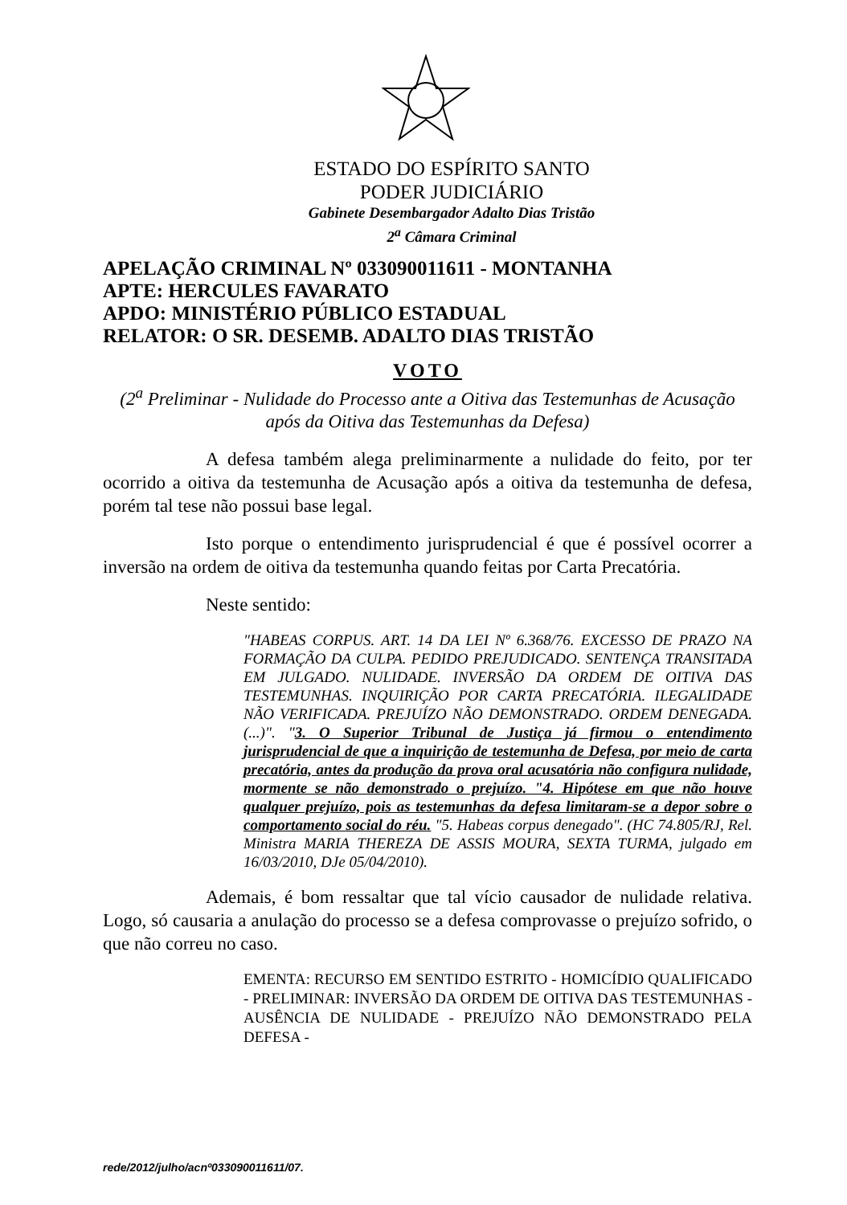ESTADO DO ESPÍRITO SANTO
PODER JUDICIÁRIO
Gabinete Desembargador Adalto Dias Tristão
2<sup>a</sup> Câmara Criminal
APELAÇÃO CRIMINAL Nº 033090011611 - MONTANHA
APTE: HERCULES FAVARATO
APDO: MINISTÉRIO PÚBLICO ESTADUAL
RELATOR: O SR. DESEMB. ADALTO DIAS TRISTÃO
VOTO
(2<sup>a</sup> Preliminar - Nulidade do Processo ante a Oitiva das Testemunhas de Acusação após da Oitiva das Testemunhas da Defesa)
A defesa também alega preliminarmente a nulidade do feito, por ter ocorrido a oitiva da testemunha de Acusação após a oitiva da testemunha de defesa, porém tal tese não possui base legal.
Isto porque o entendimento jurisprudencial é que é possível ocorrer a inversão na ordem de oitiva da testemunha quando feitas por Carta Precatória.
Neste sentido:
"HABEAS CORPUS. ART. 14 DA LEI Nº 6.368/76. EXCESSO DE PRAZO NA FORMAÇÃO DA CULPA. PEDIDO PREJUDICADO. SENTENÇA TRANSITADA EM JULGADO. NULIDADE. INVERSÃO DA ORDEM DE OITIVA DAS TESTEMUNHAS. INQUIRIÇÃO POR CARTA PRECATÓRIA. ILEGALIDADE NÃO VERIFICADA. PREJUÍZO NÃO DEMONSTRADO. ORDEM DENEGADA.(...)". "3. O Superior Tribunal de Justiça já firmou o entendimento jurisprudencial de que a inquirição de testemunha de Defesa, por meio de carta precatória, antes da produção da prova oral acusatória não configura nulidade, mormente se não demonstrado o prejuízo. "4. Hipótese em que não houve qualquer prejuízo, pois as testemunhas da defesa limitaram-se a depor sobre o comportamento social do réu. "5. Habeas corpus denegado". (HC 74.805/RJ, Rel. Ministra MARIA THEREZA DE ASSIS MOURA, SEXTA TURMA, julgado em 16/03/2010, DJe 05/04/2010).
Ademais, é bom ressaltar que tal vício causador de nulidade relativa. Logo, só causaria a anulação do processo se a defesa comprovasse o prejuízo sofrido, o que não correu no caso.
EMENTA: RECURSO EM SENTIDO ESTRITO - HOMICÍDIO QUALIFICADO - PRELIMINAR: INVERSÃO DA ORDEM DE OITIVA DAS TESTEMUNHAS - AUSÊNCIA DE NULIDADE - PREJUÍZO NÃO DEMONSTRADO PELA DEFESA -
rede/2012/julho/acnº033090011611/07.